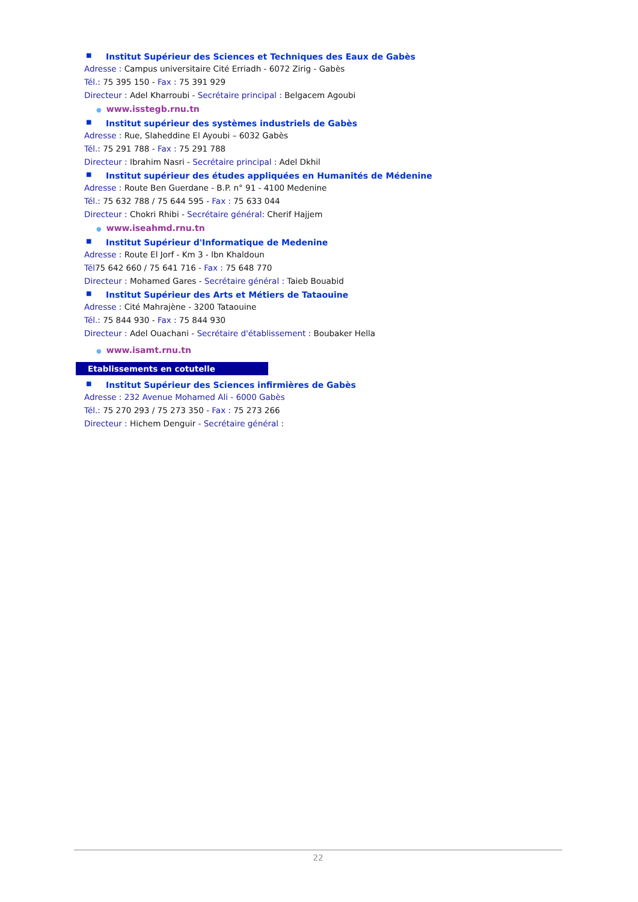■ Institut Supérieur des Sciences et Techniques des Eaux de Gabès
Adresse : Campus universitaire Cité Erriadh - 6072 Zirig - Gabès
Tél.: 75 395 150 - Fax : 75 391 929
Directeur : Adel Kharroubi - Secrétaire principal : Belgacem Agoubi
● www.isstegb.rnu.tn
■ Institut supérieur des systèmes industriels de Gabès
Adresse : Rue, Slaheddine El Ayoubi – 6032 Gabès
Tél.: 75 291 788 - Fax : 75 291 788
Directeur : Ibrahim Nasri - Secrétaire principal : Adel Dkhil
■ Institut supérieur des études appliquées en Humanités de Médenine
Adresse : Route Ben Guerdane - B.P. n° 91 - 4100 Medenine
Tél.: 75 632 788 / 75 644 595 - Fax : 75 633 044
Directeur : Chokri Rhibi - Secrétaire général: Cherif Hajjem
● www.iseahmd.rnu.tn
■ Institut Supérieur d'Informatique de Medenine
Adresse : Route El Jorf - Km 3 - Ibn Khaldoun
Tél75 642 660 / 75 641 716 - Fax : 75 648 770
Directeur : Mohamed Gares - Secrétaire général : Taieb Bouabid
■ Institut Supérieur des Arts et Métiers de Tataouine
Adresse : Cité Mahrajène - 3200 Tataouine
Tél.: 75 844 930 - Fax : 75 844 930
Directeur : Adel Ouachani - Secrétaire d'établissement : Boubaker Hella
● www.isamt.rnu.tn
Etablissements en cotutelle
■ Institut Supérieur des Sciences infirmières de Gabès
Adresse : 232 Avenue Mohamed Ali - 6000 Gabès
Tél.: 75 270 293 / 75 273 350 - Fax : 75 273 266
Directeur : Hichem Denguir - Secrétaire général :
22